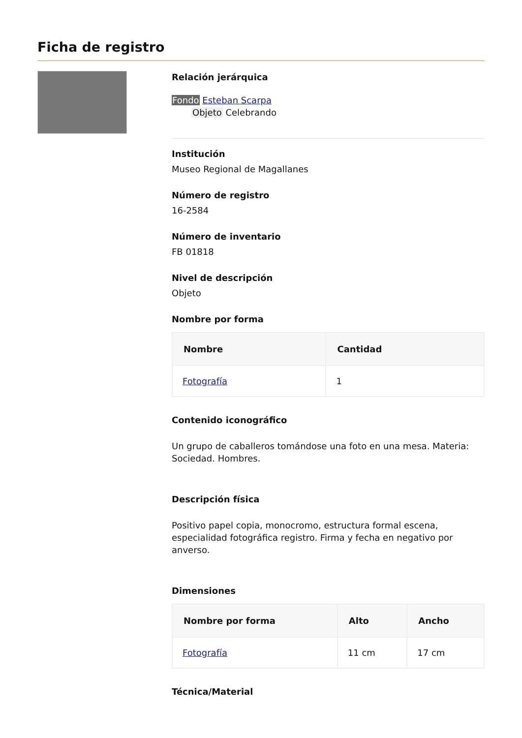Ficha de registro
Relación jerárquica
Fondo Esteban Scarpa
Objeto Celebrando
Institución
Museo Regional de Magallanes
Número de registro
16-2584
Número de inventario
FB 01818
Nivel de descripción
Objeto
Nombre por forma
| Nombre | Cantidad |
| --- | --- |
| Fotografía | 1 |
Contenido iconográfico
Un grupo de caballeros tomándose una foto en una mesa. Materia: Sociedad. Hombres.
Descripción física
Positivo papel copia, monocromo, estructura formal escena, especialidad fotográfica registro. Firma y fecha en negativo por anverso.
Dimensiones
| Nombre por forma | Alto | Ancho |
| --- | --- | --- |
| Fotografía | 11 cm | 17 cm |
Técnica/Material